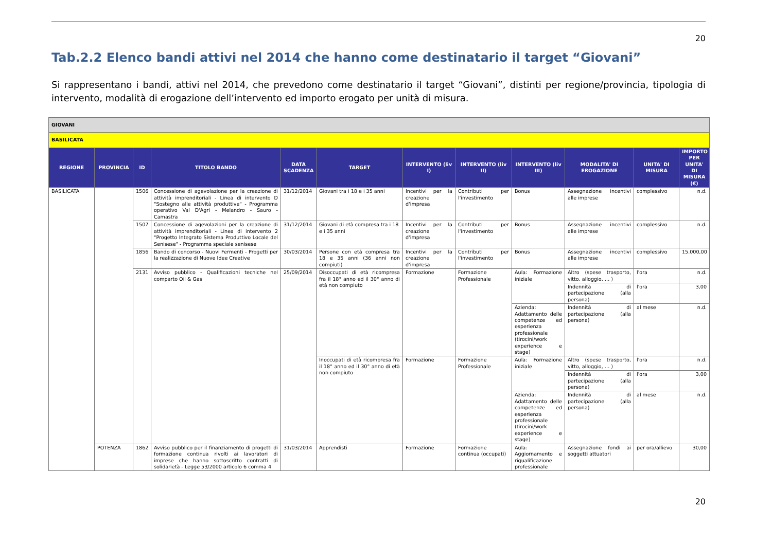20
Tab.2.2 Elenco bandi attivi nel 2014 che hanno come destinatario il target “Giovani”
Si rappresentano i bandi, attivi nel 2014, che prevedono come destinatario il target “Giovani”, distinti per regione/provincia, tipologia di intervento, modalità di erogazione dell’intervento ed importo erogato per unità di misura.
| GIOVANI | | | | | | | | | | | |
| BASILICATA | | | | | | | | | | | |
| REGIONE | PROVINCIA | ID | TITOLO BANDO | DATA SCADENZA | TARGET | INTERVENTO (liv I) | INTERVENTO (liv II) | INTERVENTO (liv III) | MODALITA' DI EROGAZIONE | UNITA' DI MISURA | IMPORTO PER UNITA' DI MISURA (€) |
| BASILICATA | | 1506 | Concessione di agevolazione per la creazione di attività imprenditoriali - Linea di intervento D "Sostegno alle attività produttive" - Programma operativo Val D'Agri - Melandro - Sauro - Camastra | 31/12/2014 | Giovani tra i 18 e i 35 anni | Incentivi per la creazione d'impresa | Contributi per l'investimento | Bonus | Assegnazione incentivi alle imprese | complessivo | n.d. |
| | | 1507 | Concessione di agevolazioni per la creazione di attività imprenditoriali - Linea di intervento 2 "Progetto Integrato Sistema Produttivo Locale del Senisese" - Programma speciale senisese | 31/12/2014 | Giovani di età compresa tra i 18 e i 35 anni | Incentivi per la creazione d'impresa | Contributi per l'investimento | Bonus | Assegnazione incentivi alle imprese | complessivo | n.d. |
| | | 1856 | Bando di concorso - Nuovi Fermenti - Progetti per la realizzazione di Nuove Idee Creative | 30/03/2014 | Persone con età compresa tra 18 e 35 anni (36 anni non compiuti) | Incentivi per la creazione d'impresa | Contributi per l'investimento | Bonus | Assegnazione incentivi alle imprese | complessivo | 15.000,00 |
| | | 2131 | Avviso pubblico - Qualificazioni tecniche nel comparto Oil & Gas | 25/09/2014 | Disoccupati di età ricompresa fra il 18° anno ed il 30° anno di età non compiuto | Formazione | Formazione Professionale | Aula: Formazione iniziale | Altro (spese trasporto, vitto, alloggio, … ) | l'ora | n.d. |
| | | | | | | | | | Indennità di partecipazione (alla persona) | l'ora | 3,00 |
| | | | | | | | | Azienda: Adattamento delle competenze ed esperienza professionale (tirocini/work experience e stage) | Indennità di partecipazione (alla persona) | al mese | n.d. |
| | | | | | Inoccupati di età ricompresa fra il 18° anno ed il 30° anno di età non compiuto | Formazione | Formazione Professionale | Aula: Formazione iniziale | Altro (spese trasporto, vitto, alloggio, … ) | l'ora | n.d. |
| | | | | | | | | | Indennità di partecipazione (alla persona) | l'ora | 3,00 |
| | | | | | | | | Azienda: Adattamento delle competenze ed esperienza professionale (tirocini/work experience e stage) | Indennità di partecipazione (alla persona) | al mese | n.d. |
| | POTENZA | 1862 | Avviso pubblico per il finanziamento di progetti di formazione continua rivolti ai lavoratori di imprese che hanno sottoscritto contratti di solidarietà - Legge 53/2000 articolo 6 comma 4 | 31/03/2014 | Apprendisti | Formazione | Formazione continua (occupati) | Aula: Aggiornamento e riqualificazione professionale | Assegnazione fondi ai soggetti attuatori | per ora/allievo | 30,00 |
20